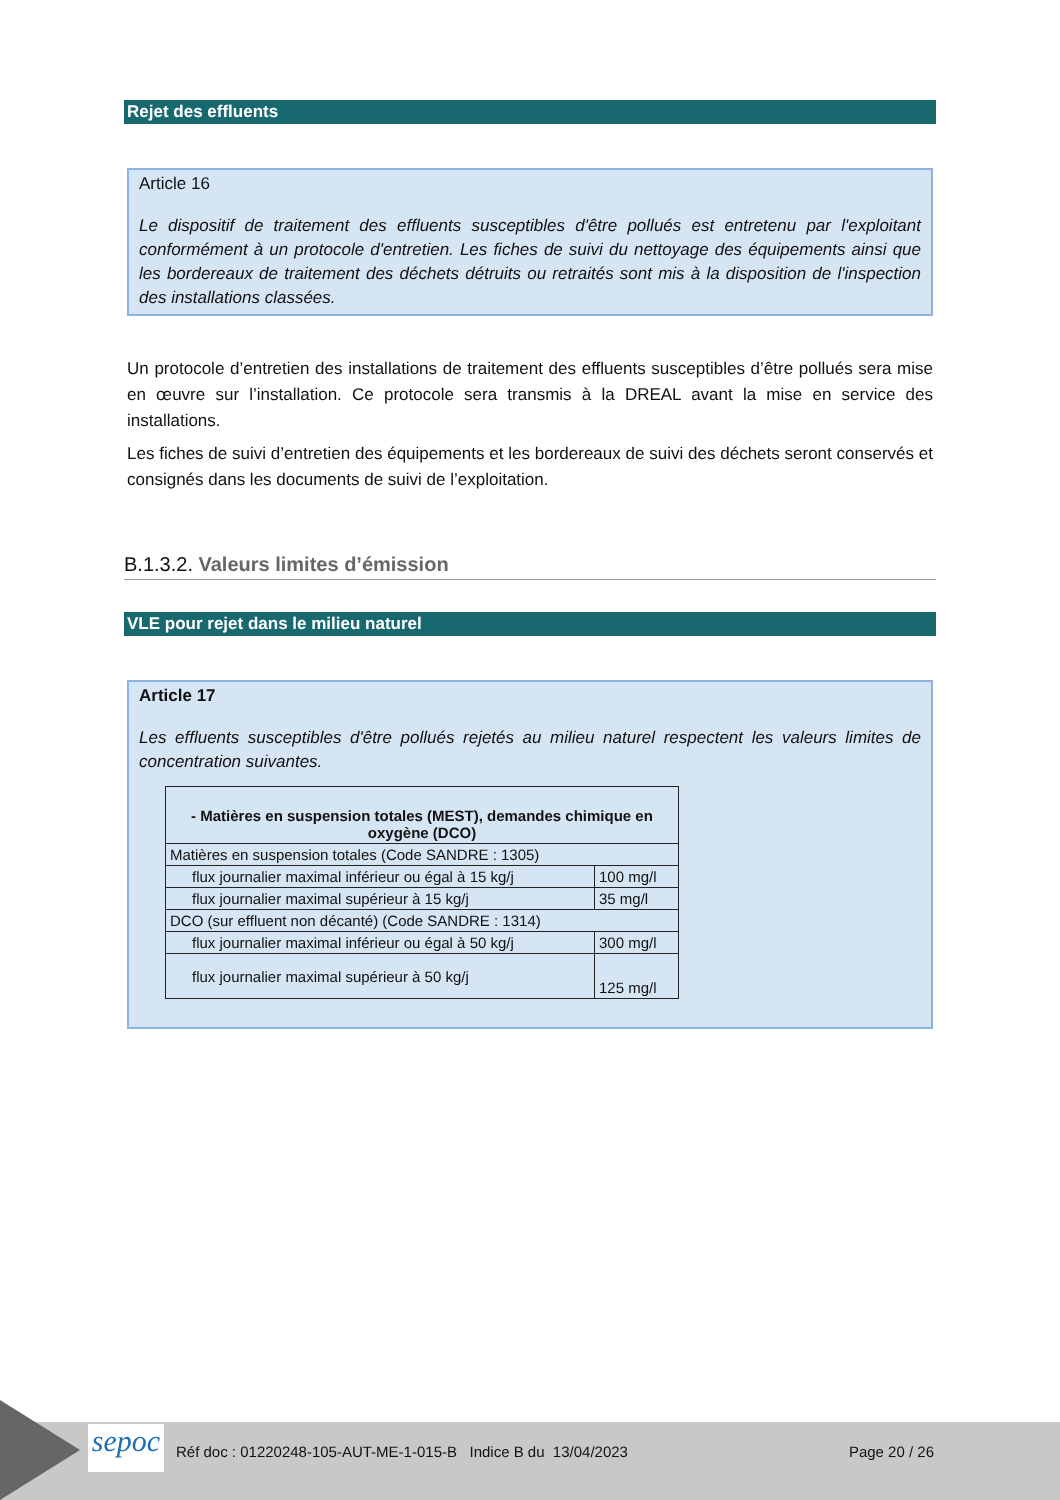Rejet des effluents
Article 16
Le dispositif de traitement des effluents susceptibles d'être pollués est entretenu par l'exploitant conformément à un protocole d'entretien. Les fiches de suivi du nettoyage des équipements ainsi que les bordereaux de traitement des déchets détruits ou retraités sont mis à la disposition de l'inspection des installations classées.
Un protocole d’entretien des installations de traitement des effluents susceptibles d’être pollués sera mise en œuvre sur l’installation. Ce protocole sera transmis à la DREAL avant la mise en service des installations.
Les fiches de suivi d’entretien des équipements et les bordereaux de suivi des déchets seront conservés et consignés dans les documents de suivi de l’exploitation.
B.1.3.2. Valeurs limites d’émission
VLE pour rejet dans le milieu naturel
Article 17
Les effluents susceptibles d'être pollués rejetés au milieu naturel respectent les valeurs limites de concentration suivantes.
| - Matières en suspension totales (MEST), demandes chimique en oxygène (DCO) | |
| Matières en suspension totales (Code SANDRE : 1305) | |
| flux journalier maximal inférieur ou égal à 15 kg/j | 100 mg/l |
| flux journalier maximal supérieur à 15 kg/j | 35 mg/l |
| DCO (sur effluent non décanté) (Code SANDRE : 1314) | |
| flux journalier maximal inférieur ou égal à 50 kg/j | 300 mg/l |
| flux journalier maximal supérieur à 50 kg/j | 125 mg/l |
sepoc
Réf doc : 01220248-105-AUT-ME-1-015-B Indice B du 13/04/2023 Page 20 / 26